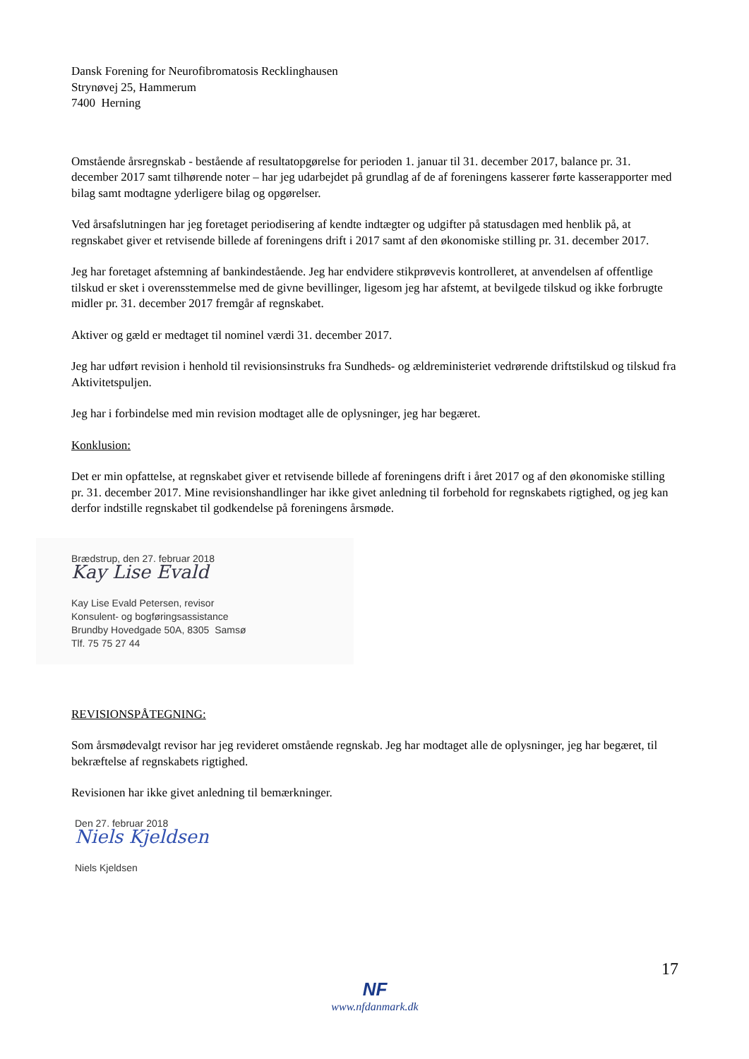Dansk Forening for Neurofibromatosis Recklinghausen
Strynøvej 25, Hammerum
7400 Herning
Omstående årsregnskab - bestående af resultatopgørelse for perioden 1. januar til 31. december 2017, balance pr. 31. december 2017 samt tilhørende noter – har jeg udarbejdet på grundlag af de af foreningens kasserer førte kasserapporter med bilag samt modtagne yderligere bilag og opgørelser.
Ved årsafslutningen har jeg foretaget periodisering af kendte indtægter og udgifter på statusdagen med henblik på, at regnskabet giver et retvisende billede af foreningens drift i 2017 samt af den økonomiske stilling pr. 31. december 2017.
Jeg har foretaget afstemning af bankindestående. Jeg har endvidere stikprøvevis kontrolleret, at anvendelsen af offentlige tilskud er sket i overensstemmelse med de givne bevillinger, ligesom jeg har afstemt, at bevilgede tilskud og ikke forbrugte midler pr. 31. december 2017 fremgår af regnskabet.
Aktiver og gæld er medtaget til nominel værdi 31. december 2017.
Jeg har udført revision i henhold til revisionsinstruks fra Sundheds- og ældreministeriet vedrørende driftstilskud og tilskud fra Aktivitetspuljen.
Jeg har i forbindelse med min revision modtaget alle de oplysninger, jeg har begæret.
Konklusion:
Det er min opfattelse, at regnskabet giver et retvisende billede af foreningens drift i året 2017 og af den økonomiske stilling pr. 31. december 2017. Mine revisionshandlinger har ikke givet anledning til forbehold for regnskabets rigtighed, og jeg kan derfor indstille regnskabet til godkendelse på foreningens årsmøde.
Brædstrup, den 27. februar 2018
Kay Lise Evald
Kay Lise Evald Petersen, revisor
Konsulent- og bogføringsassistance
Brundby Hovedgade 50A, 8305 Samsø
Tlf. 75 75 27 44
REVISIONSPÅTEGNING:
Som årsmødevalgt revisor har jeg revideret omstående regnskab. Jeg har modtaget alle de oplysninger, jeg har begæret, til bekræftelse af regnskabets rigtighed.
Revisionen har ikke givet anledning til bemærkninger.
Den 27. februar 2018
Niels Kjeldsen
Niels Kjeldsen
17
NF
www.nfdanmark.dk